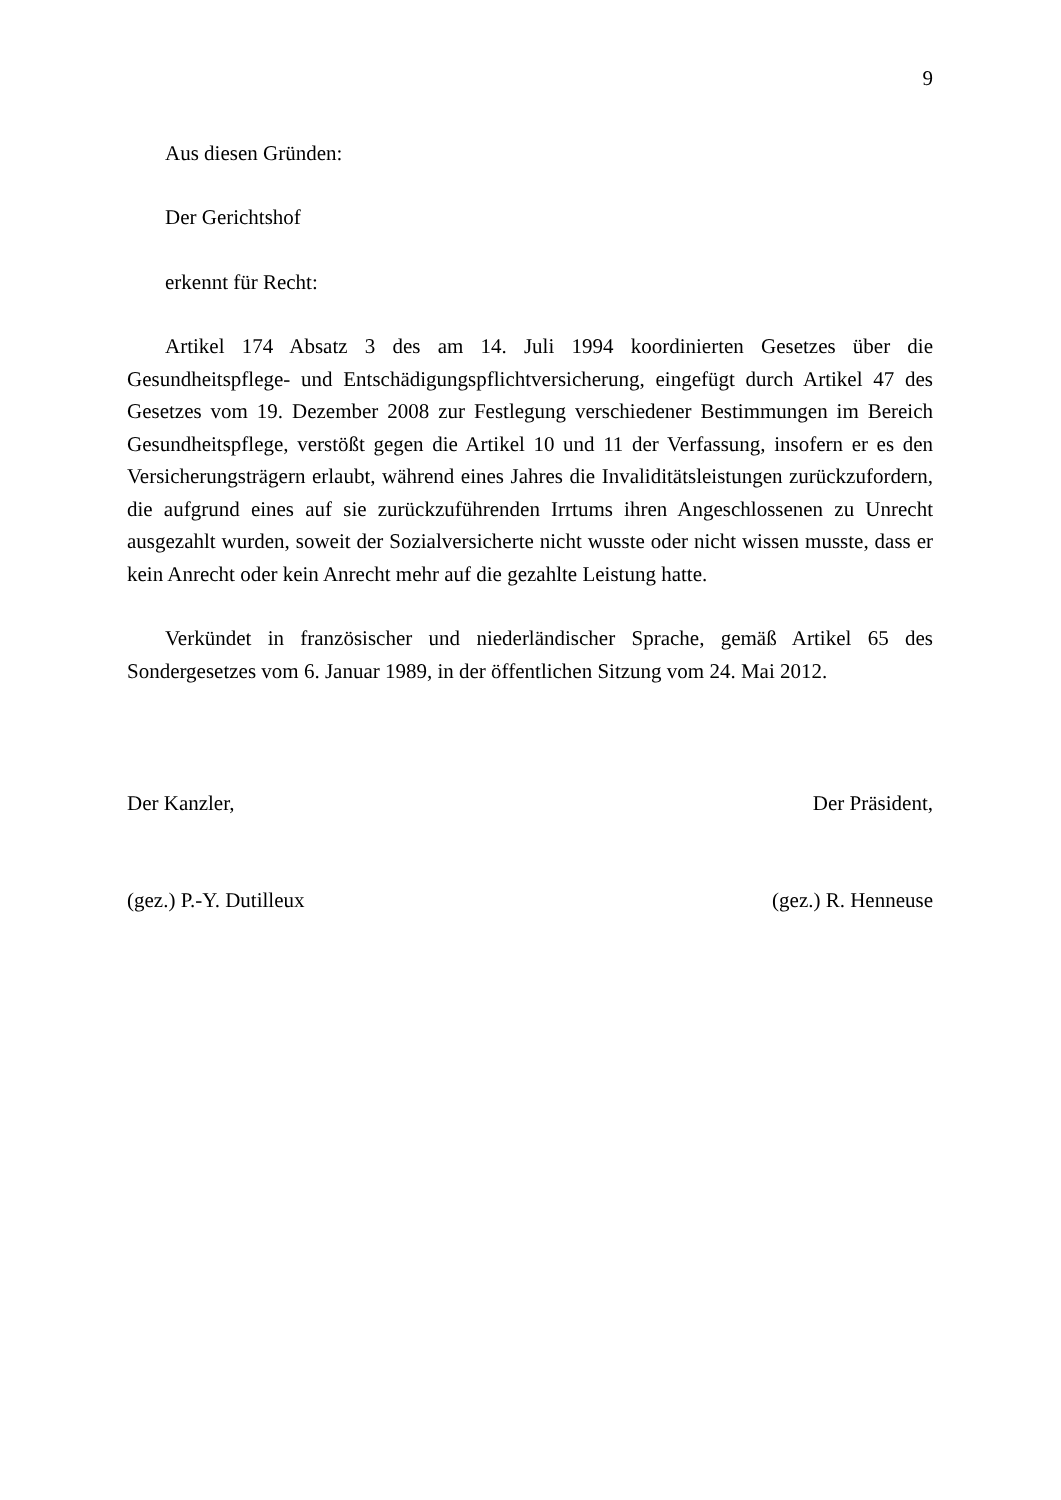9
Aus diesen Gründen:
Der Gerichtshof
erkennt für Recht:
Artikel 174 Absatz 3 des am 14. Juli 1994 koordinierten Gesetzes über die Gesundheitspflege- und Entschädigungspflichtversicherung, eingefügt durch Artikel 47 des Gesetzes vom 19. Dezember 2008 zur Festlegung verschiedener Bestimmungen im Bereich Gesundheitspflege, verstößt gegen die Artikel 10 und 11 der Verfassung, insofern er es den Versicherungsträgern erlaubt, während eines Jahres die Invaliditätsleistungen zurückzufordern, die aufgrund eines auf sie zurückzuführenden Irrtums ihren Angeschlossenen zu Unrecht ausgezahlt wurden, soweit der Sozialversicherte nicht wusste oder nicht wissen musste, dass er kein Anrecht oder kein Anrecht mehr auf die gezahlte Leistung hatte.
Verkündet in französischer und niederländischer Sprache, gemäß Artikel 65 des Sondergesetzes vom 6. Januar 1989, in der öffentlichen Sitzung vom 24. Mai 2012.
Der Kanzler, Der Präsident,
(gez.) P.-Y. Dutilleux (gez.) R. Henneuse